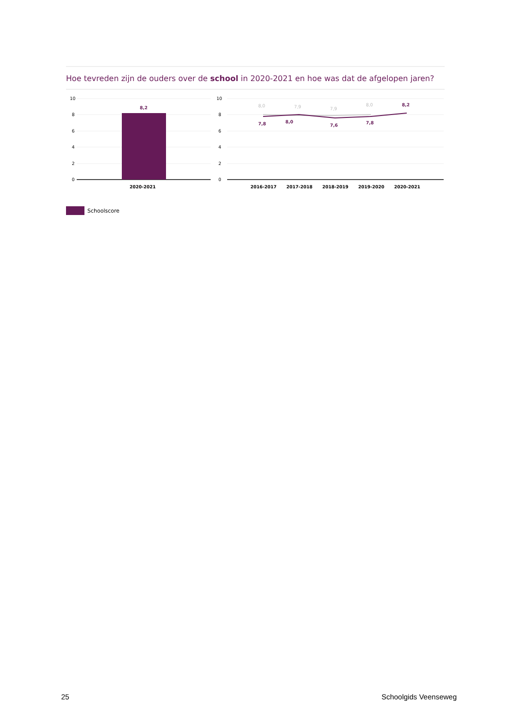Hoe tevreden zijn de ouders over de school in 2020-2021 en hoe was dat de afgelopen jaren?
10
8
6
4
2
0
8,2
2020-2021
10
8
6
4
2
0
8,0
7,9
7,9
8,0
7,8
8,0
7,6
7,8
8,2
2016-2017
2017-2018
2018-2019
2019-2020
2020-2021
Schoolscore
25 Schoolgids Veenseweg